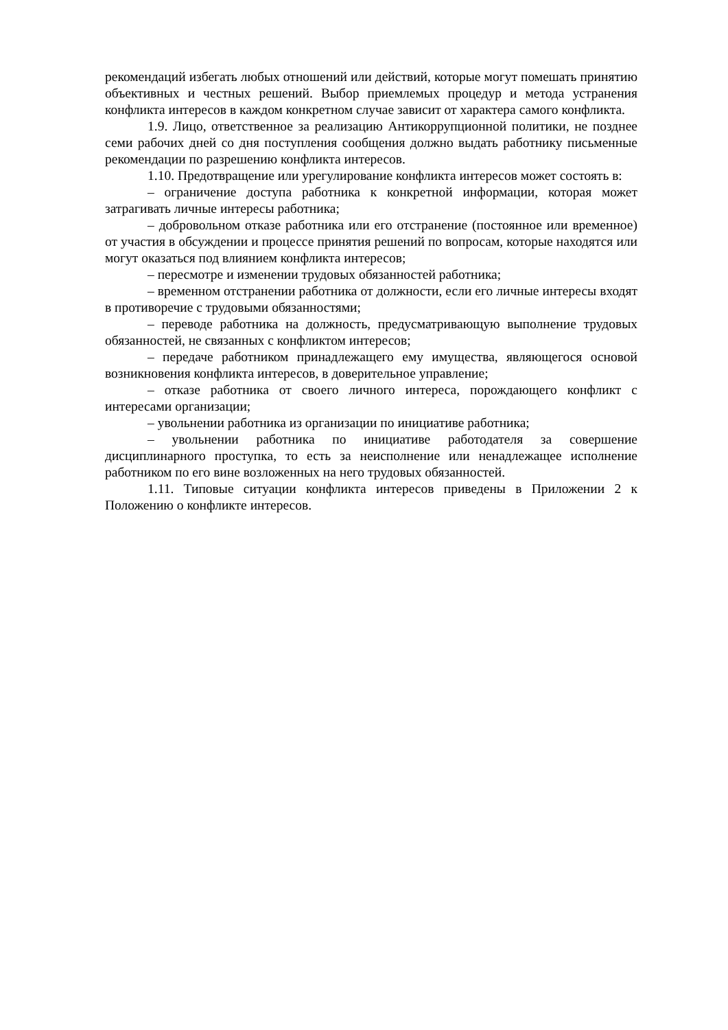рекомендаций избегать любых отношений или действий, которые могут помешать принятию объективных и честных решений. Выбор приемлемых процедур и метода устранения конфликта интересов в каждом конкретном случае зависит от характера самого конфликта.
1.9. Лицо, ответственное за реализацию Антикоррупционной политики, не позднее семи рабочих дней со дня поступления сообщения должно выдать работнику письменные рекомендации по разрешению конфликта интересов.
1.10. Предотвращение или урегулирование конфликта интересов может состоять в:
– ограничение доступа работника к конкретной информации, которая может затрагивать личные интересы работника;
– добровольном отказе работника или его отстранение (постоянное или временное) от участия в обсуждении и процессе принятия решений по вопросам, которые находятся или могут оказаться под влиянием конфликта интересов;
– пересмотре и изменении трудовых обязанностей работника;
– временном отстранении работника от должности, если его личные интересы входят в противоречие с трудовыми обязанностями;
– переводе работника на должность, предусматривающую выполнение трудовых обязанностей, не связанных с конфликтом интересов;
– передаче работником принадлежащего ему имущества, являющегося основой возникновения конфликта интересов, в доверительное управление;
– отказе работника от своего личного интереса, порождающего конфликт с интересами организации;
– увольнении работника из организации по инициативе работника;
– увольнении работника по инициативе работодателя за совершение дисциплинарного проступка, то есть за неисполнение или ненадлежащее исполнение работником по его вине возложенных на него трудовых обязанностей.
1.11. Типовые ситуации конфликта интересов приведены в Приложении 2 к Положению о конфликте интересов.